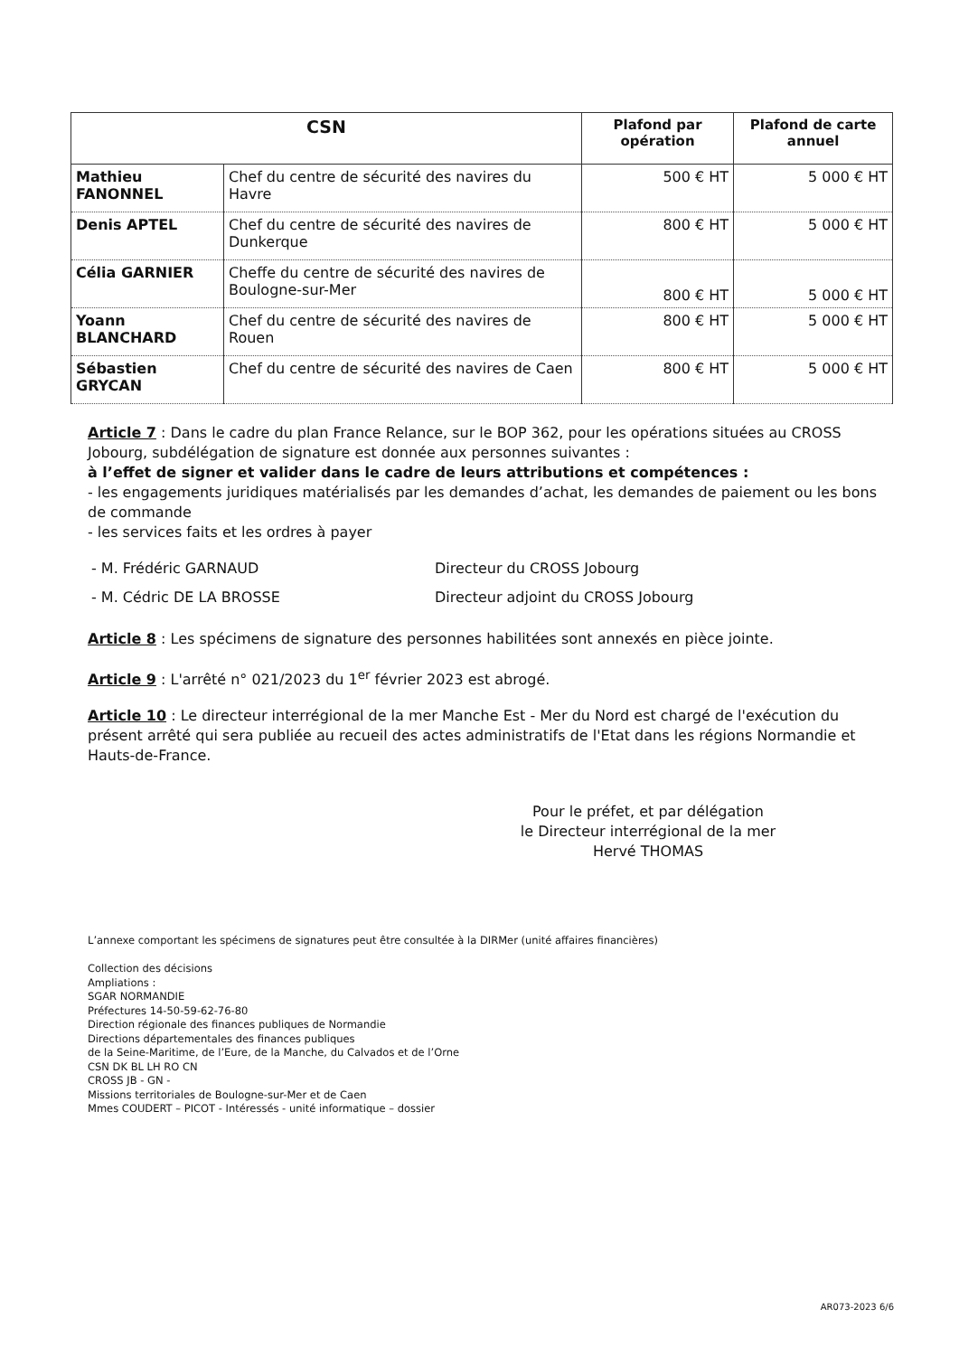| CSN | | Plafond par opération | Plafond de carte annuel |
| --- | --- | --- | --- |
| Mathieu FANONNEL | Chef du centre de sécurité des navires du Havre | 500 € HT | 5 000 € HT |
| Denis APTEL | Chef du centre de sécurité des navires de Dunkerque | 800 € HT | 5 000 € HT |
| Célia GARNIER | Cheffe du centre de sécurité des navires de Boulogne-sur-Mer | 800 € HT | 5 000 € HT |
| Yoann BLANCHARD | Chef du centre de sécurité des navires de Rouen | 800 € HT | 5 000 € HT |
| Sébastien GRYCAN | Chef du centre de sécurité des navires de Caen | 800 € HT | 5 000 € HT |
Article 7 : Dans le cadre du plan France Relance, sur le BOP 362, pour les opérations situées au CROSS Jobourg, subdélégation de signature est donnée aux personnes suivantes :
à l’effet de signer et valider dans le cadre de leurs attributions et compétences :
- les engagements juridiques matérialisés par les demandes d’achat, les demandes de paiement ou les bons de commande
- les services faits et les ordres à payer
- M. Frédéric GARNAUD Directeur du CROSS Jobourg
- M. Cédric DE LA BROSSE Directeur adjoint du CROSS Jobourg
Article 8 : Les spécimens de signature des personnes habilitées sont annexés en pièce jointe.
Article 9 : L'arrêté n° 021/2023 du 1<sup>er</sup> février 2023 est abrogé.
Article 10 : Le directeur interrégional de la mer Manche Est - Mer du Nord est chargé de l'exécution du présent arrêté qui sera publiée au recueil des actes administratifs de l'Etat dans les régions Normandie et Hauts-de-France.
Pour le préfet, et par délégation
le Directeur interrégional de la mer
Hervé THOMAS
L’annexe comportant les spécimens de signatures peut être consultée à la DIRMer (unité affaires financières)
Collection des décisions
Ampliations :
SGAR NORMANDIE
Préfectures 14-50-59-62-76-80
Direction régionale des finances publiques de Normandie
Directions départementales des finances publiques
de la Seine-Maritime, de l’Eure, de la Manche, du Calvados et de l’Orne
CSN DK BL LH RO CN
CROSS JB - GN -
Missions territoriales de Boulogne-sur-Mer et de Caen
Mmes COUDERT – PICOT - Intéressés - unité informatique – dossier
AR073-2023 6/6